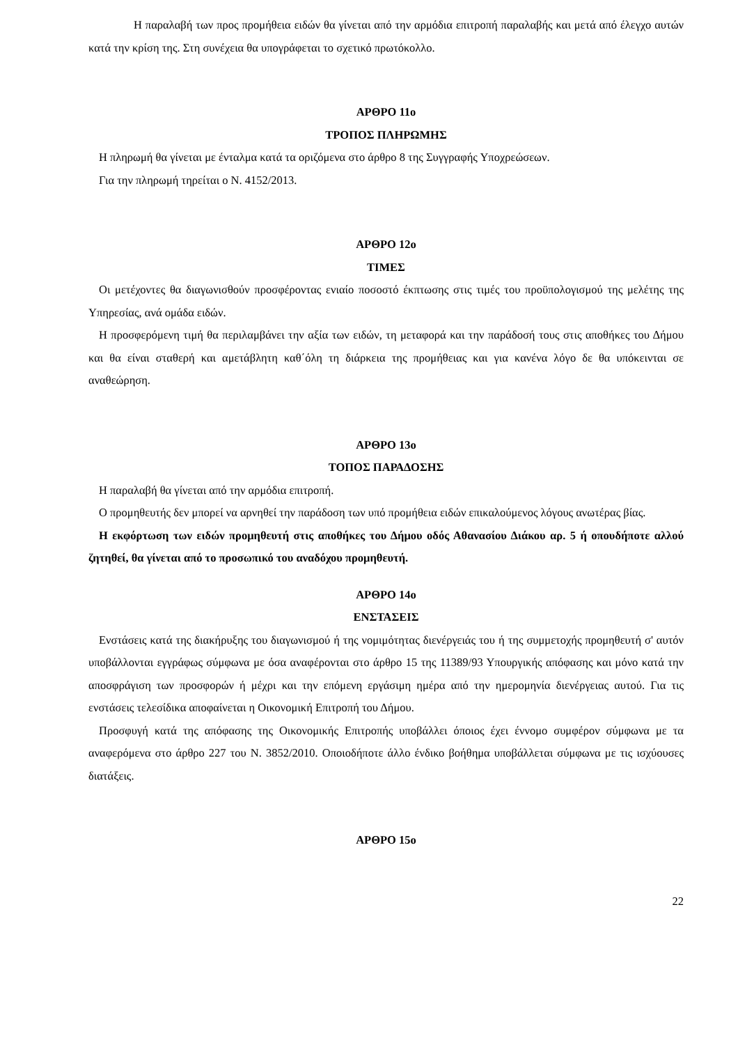Η παραλαβή των προς προμήθεια ειδών θα γίνεται από την αρμόδια επιτροπή παραλαβής και μετά από έλεγχο αυτών κατά την κρίση της. Στη συνέχεια θα υπογράφεται το σχετικό πρωτόκολλο.
ΑΡΘΡΟ 11ο
ΤΡΟΠΟΣ ΠΛΗΡΩΜΗΣ
Η πληρωμή θα γίνεται με ένταλμα κατά τα οριζόμενα στο άρθρο 8 της Συγγραφής Υποχρεώσεων.
Για την πληρωμή τηρείται ο Ν. 4152/2013.
ΑΡΘΡΟ 12ο
ΤΙΜΕΣ
Οι μετέχοντες θα διαγωνισθούν προσφέροντας ενιαίο ποσοστό έκπτωσης στις τιμές του προϋπολογισμού της μελέτης της Υπηρεσίας, ανά ομάδα ειδών.
Η προσφερόμενη τιμή θα περιλαμβάνει την αξία των ειδών, τη μεταφορά και την παράδοσή τους στις αποθήκες του Δήμου και θα είναι σταθερή και αμετάβλητη καθ΄όλη τη διάρκεια της προμήθειας και για κανένα λόγο δε θα υπόκεινται σε αναθεώρηση.
ΑΡΘΡΟ 13ο
ΤΟΠΟΣ ΠΑΡΑΔΟΣΗΣ
Η παραλαβή θα γίνεται από την αρμόδια επιτροπή.
Ο προμηθευτής δεν μπορεί να αρνηθεί την παράδοση των υπό προμήθεια ειδών επικαλούμενος λόγους ανωτέρας βίας.
Η εκφόρτωση των ειδών προμηθευτή στις αποθήκες του Δήμου οδός Αθανασίου Διάκου αρ. 5 ή οπουδήποτε αλλού ζητηθεί, θα γίνεται από το προσωπικό του αναδόχου προμηθευτή.
ΑΡΘΡΟ 14ο
ΕΝΣΤΑΣΕΙΣ
Ενστάσεις κατά της διακήρυξης του διαγωνισμού ή της νομιμότητας διενέργειάς του ή της συμμετοχής προμηθευτή σ' αυτόν υποβάλλονται εγγράφως σύμφωνα με όσα αναφέρονται στο άρθρο 15 της 11389/93 Υπουργικής απόφασης και μόνο κατά την αποσφράγιση των προσφορών ή μέχρι και την επόμενη εργάσιμη ημέρα από την ημερομηνία διενέργειας αυτού. Για τις ενστάσεις τελεσίδικα αποφαίνεται η Οικονομική Επιτροπή του Δήμου.
Προσφυγή κατά της απόφασης της Οικονομικής Επιτροπής υποβάλλει όποιος έχει έννομο συμφέρον σύμφωνα με τα αναφερόμενα στο άρθρο 227 του Ν. 3852/2010. Οποιοδήποτε άλλο ένδικο βοήθημα υποβάλλεται σύμφωνα με τις ισχύουσες διατάξεις.
ΑΡΘΡΟ 15ο
22